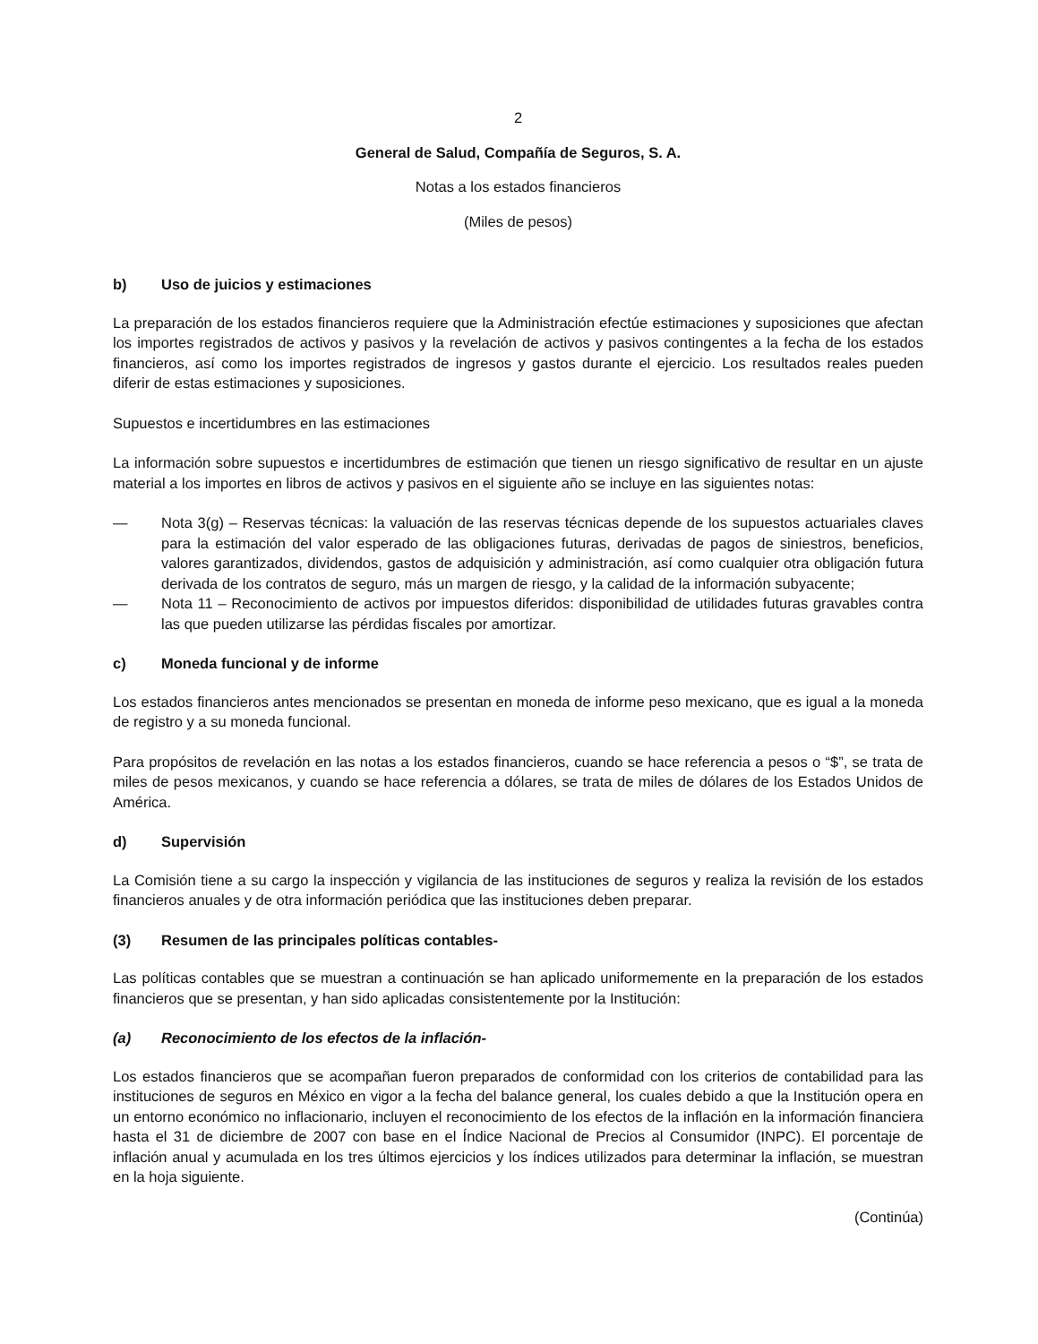2
General de Salud, Compañía de Seguros, S. A.
Notas a los estados financieros
(Miles de pesos)
b) Uso de juicios y estimaciones
La preparación de los estados financieros requiere que la Administración efectúe estimaciones y suposiciones que afectan los importes registrados de activos y pasivos y la revelación de activos y pasivos contingentes a la fecha de los estados financieros, así como los importes registrados de ingresos y gastos durante el ejercicio. Los resultados reales pueden diferir de estas estimaciones y suposiciones.
Supuestos e incertidumbres en las estimaciones
La información sobre supuestos e incertidumbres de estimación que tienen un riesgo significativo de resultar en un ajuste material a los importes en libros de activos y pasivos en el siguiente año se incluye en las siguientes notas:
— Nota 3(g) – Reservas técnicas: la valuación de las reservas técnicas depende de los supuestos actuariales claves para la estimación del valor esperado de las obligaciones futuras, derivadas de pagos de siniestros, beneficios, valores garantizados, dividendos, gastos de adquisición y administración, así como cualquier otra obligación futura derivada de los contratos de seguro, más un margen de riesgo, y la calidad de la información subyacente;
— Nota 11 – Reconocimiento de activos por impuestos diferidos: disponibilidad de utilidades futuras gravables contra las que pueden utilizarse las pérdidas fiscales por amortizar.
c) Moneda funcional y de informe
Los estados financieros antes mencionados se presentan en moneda de informe peso mexicano, que es igual a la moneda de registro y a su moneda funcional.
Para propósitos de revelación en las notas a los estados financieros, cuando se hace referencia a pesos o “$”, se trata de miles de pesos mexicanos, y cuando se hace referencia a dólares, se trata de miles de dólares de los Estados Unidos de América.
d) Supervisión
La Comisión tiene a su cargo la inspección y vigilancia de las instituciones de seguros y realiza la revisión de los estados financieros anuales y de otra información periódica que las instituciones deben preparar.
(3) Resumen de las principales políticas contables-
Las políticas contables que se muestran a continuación se han aplicado uniformemente en la preparación de los estados financieros que se presentan, y han sido aplicadas consistentemente por la Institución:
(a) Reconocimiento de los efectos de la inflación-
Los estados financieros que se acompañan fueron preparados de conformidad con los criterios de contabilidad para las instituciones de seguros en México en vigor a la fecha del balance general, los cuales debido a que la Institución opera en un entorno económico no inflacionario, incluyen el reconocimiento de los efectos de la inflación en la información financiera hasta el 31 de diciembre de 2007 con base en el Índice Nacional de Precios al Consumidor (INPC). El porcentaje de inflación anual y acumulada en los tres últimos ejercicios y los índices utilizados para determinar la inflación, se muestran en la hoja siguiente.
(Continúa)